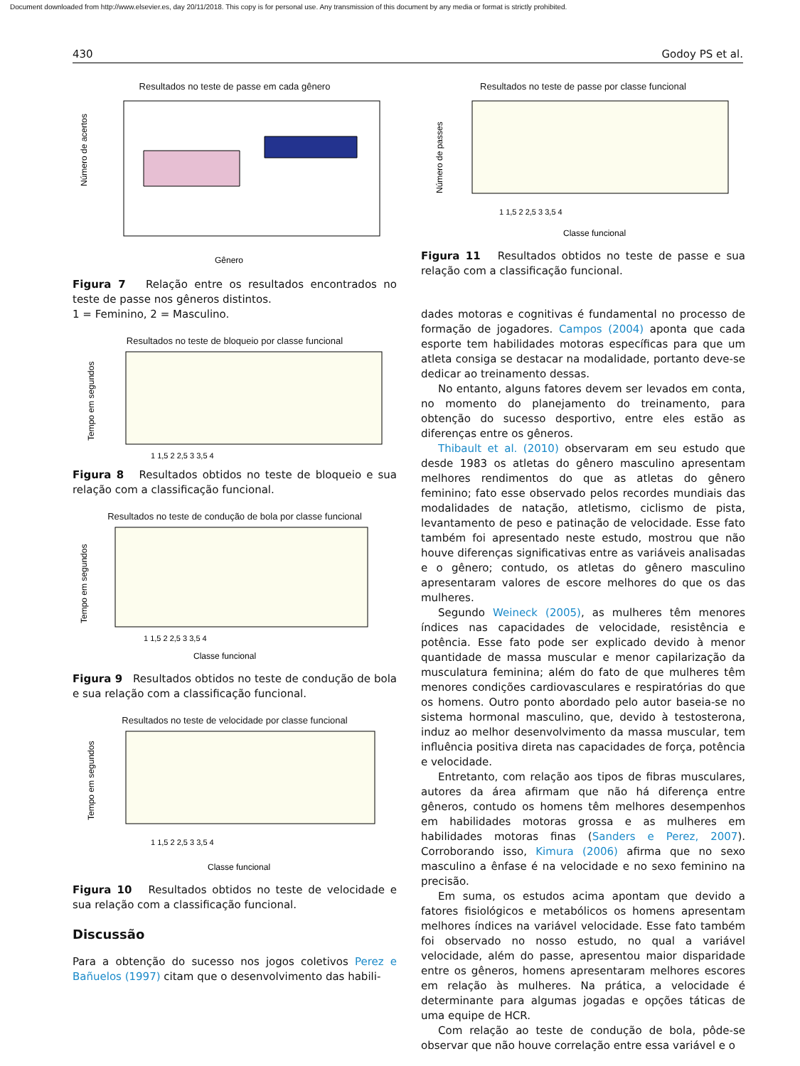Document downloaded from http://www.elsevier.es, day 20/11/2018. This copy is for personal use. Any transmission of this document by any media or format is strictly prohibited.
430 Godoy PS et al.
Resultados no teste de passe em cada gênero
Número de acertos
Gênero
Figura 7 Relação entre os resultados encontrados no teste de passe nos gêneros distintos.
1 = Feminino, 2 = Masculino.
Resultados no teste de bloqueio por classe funcional
Tempo em segundos
1 1,5 2 2,5 3 3,5 4
Figura 8 Resultados obtidos no teste de bloqueio e sua relação com a classificação funcional.
Resultados no teste de condução de bola por classe funcional
Tempo em segundos
1 1,5 2 2,5 3 3,5 4
Classe funcional
Figura 9 Resultados obtidos no teste de condução de bola e sua relação com a classificação funcional.
Resultados no teste de velocidade por classe funcional
Tempo em segundos
1 1,5 2 2,5 3 3,5 4
Classe funcional
Figura 10 Resultados obtidos no teste de velocidade e sua relação com a classificação funcional.
Discussão
Para a obtenção do sucesso nos jogos coletivos Perez e Bañuelos (1997) citam que o desenvolvimento das habili-
Resultados no teste de passe por classe funcional
Número de passes
1 1,5 2 2,5 3 3,5 4
Classe funcional
Figura 11 Resultados obtidos no teste de passe e sua relação com a classificação funcional.
dades motoras e cognitivas é fundamental no processo de formação de jogadores. Campos (2004) aponta que cada esporte tem habilidades motoras específicas para que um atleta consiga se destacar na modalidade, portanto deve-se dedicar ao treinamento dessas.
No entanto, alguns fatores devem ser levados em conta, no momento do planejamento do treinamento, para obtenção do sucesso desportivo, entre eles estão as diferenças entre os gêneros.
Thibault et al. (2010) observaram em seu estudo que desde 1983 os atletas do gênero masculino apresentam melhores rendimentos do que as atletas do gênero feminino; fato esse observado pelos recordes mundiais das modalidades de natação, atletismo, ciclismo de pista, levantamento de peso e patinação de velocidade. Esse fato também foi apresentado neste estudo, mostrou que não houve diferenças significativas entre as variáveis analisadas e o gênero; contudo, os atletas do gênero masculino apresentaram valores de escore melhores do que os das mulheres.
Segundo Weineck (2005), as mulheres têm menores índices nas capacidades de velocidade, resistência e potência. Esse fato pode ser explicado devido à menor quantidade de massa muscular e menor capilarização da musculatura feminina; além do fato de que mulheres têm menores condições cardiovasculares e respiratórias do que os homens. Outro ponto abordado pelo autor baseia-se no sistema hormonal masculino, que, devido à testosterona, induz ao melhor desenvolvimento da massa muscular, tem influência positiva direta nas capacidades de força, potência e velocidade.
Entretanto, com relação aos tipos de fibras musculares, autores da área afirmam que não há diferença entre gêneros, contudo os homens têm melhores desempenhos em habilidades motoras grossa e as mulheres em habilidades motoras finas (Sanders e Perez, 2007). Corroborando isso, Kimura (2006) afirma que no sexo masculino a ênfase é na velocidade e no sexo feminino na precisão.
Em suma, os estudos acima apontam que devido a fatores fisiológicos e metabólicos os homens apresentam melhores índices na variável velocidade. Esse fato também foi observado no nosso estudo, no qual a variável velocidade, além do passe, apresentou maior disparidade entre os gêneros, homens apresentaram melhores escores em relação às mulheres. Na prática, a velocidade é determinante para algumas jogadas e opções táticas de uma equipe de HCR.
Com relação ao teste de condução de bola, pôde-se observar que não houve correlação entre essa variável e o